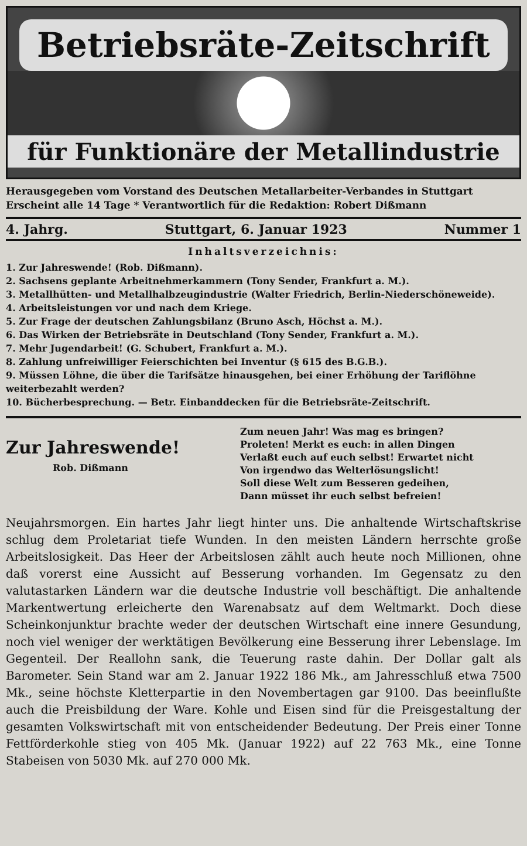Betriebsräte-Zeitschrift
für Funktionäre der Metallindustrie
Herausgegeben vom Vorstand des Deutschen Metallarbeiter-Verbandes in Stuttgart
Erscheint alle 14 Tage * Verantwortlich für die Redaktion: Robert Dißmann
4. Jahrg. Stuttgart, 6. Januar 1923 Nummer 1
Inhaltsverzeichnis:
1. Zur Jahreswende! (Rob. Dißmann).
2. Sachsens geplante Arbeitnehmerkammern (Tony Sender, Frankfurt a. M.).
3. Metallhütten- und Metallhalbzeugindustrie (Walter Friedrich, Berlin-Niederschöneweide).
4. Arbeitsleistungen vor und nach dem Kriege.
5. Zur Frage der deutschen Zahlungsbilanz (Bruno Asch, Höchst a. M.).
6. Das Wirken der Betriebsräte in Deutschland (Tony Sender, Frankfurt a. M.).
7. Mehr Jugendarbeit! (G. Schubert, Frankfurt a. M.).
8. Zahlung unfreiwilliger Feierschichten bei Inventur (§ 615 des B.G.B.).
9. Müssen Löhne, die über die Tarifsätze hinausgehen, bei einer Erhöhung der Tariflöhne weiterbezahlt werden?
10. Bücherbesprechung. — Betr. Einbanddecken für die Betriebsräte-Zeitschrift.
Zur Jahreswende!
Rob. Dißmann
Zum neuen Jahr! Was mag es bringen?
Proleten! Merkt es euch: in allen Dingen
Verlaßt euch auf euch selbst! Erwartet nicht
Von irgendwo das Welterlösungslicht!
Soll diese Welt zum Besseren gedeihen,
Dann müsset ihr euch selbst befreien!
Neujahrsmorgen. Ein hartes Jahr liegt hinter uns. Die anhaltende Wirtschaftskrise schlug dem Proletariat tiefe Wunden. In den meisten Ländern herrschte große Arbeitslosigkeit. Das Heer der Arbeitslosen zählt auch heute noch Millionen, ohne daß vorerst eine Aussicht auf Besserung vorhanden. Im Gegensatz zu den valutastarken Ländern war die deutsche Industrie voll beschäftigt. Die anhaltende Markentwertung erleicherte den Warenabsatz auf dem Weltmarkt. Doch diese Scheinkonjunktur brachte weder der deutschen Wirtschaft eine innere Gesundung, noch viel weniger der werktätigen Bevölkerung eine Besserung ihrer Lebenslage. Im Gegenteil. Der Reallohn sank, die Teuerung raste dahin. Der Dollar galt als Barometer. Sein Stand war am 2. Januar 1922 186 Mk., am Jahresschluß etwa 7500 Mk., seine höchste Kletterpartie in den Novembertagen gar 9100. Das beeinflußte auch die Preisbildung der Ware. Kohle und Eisen sind für die Preisgestaltung der gesamten Volkswirtschaft mit von entscheidender Bedeutung. Der Preis einer Tonne Fettförderkohle stieg von 405 Mk. (Januar 1922) auf 22 763 Mk., eine Tonne Stabeisen von 5030 Mk. auf 270 000 Mk.